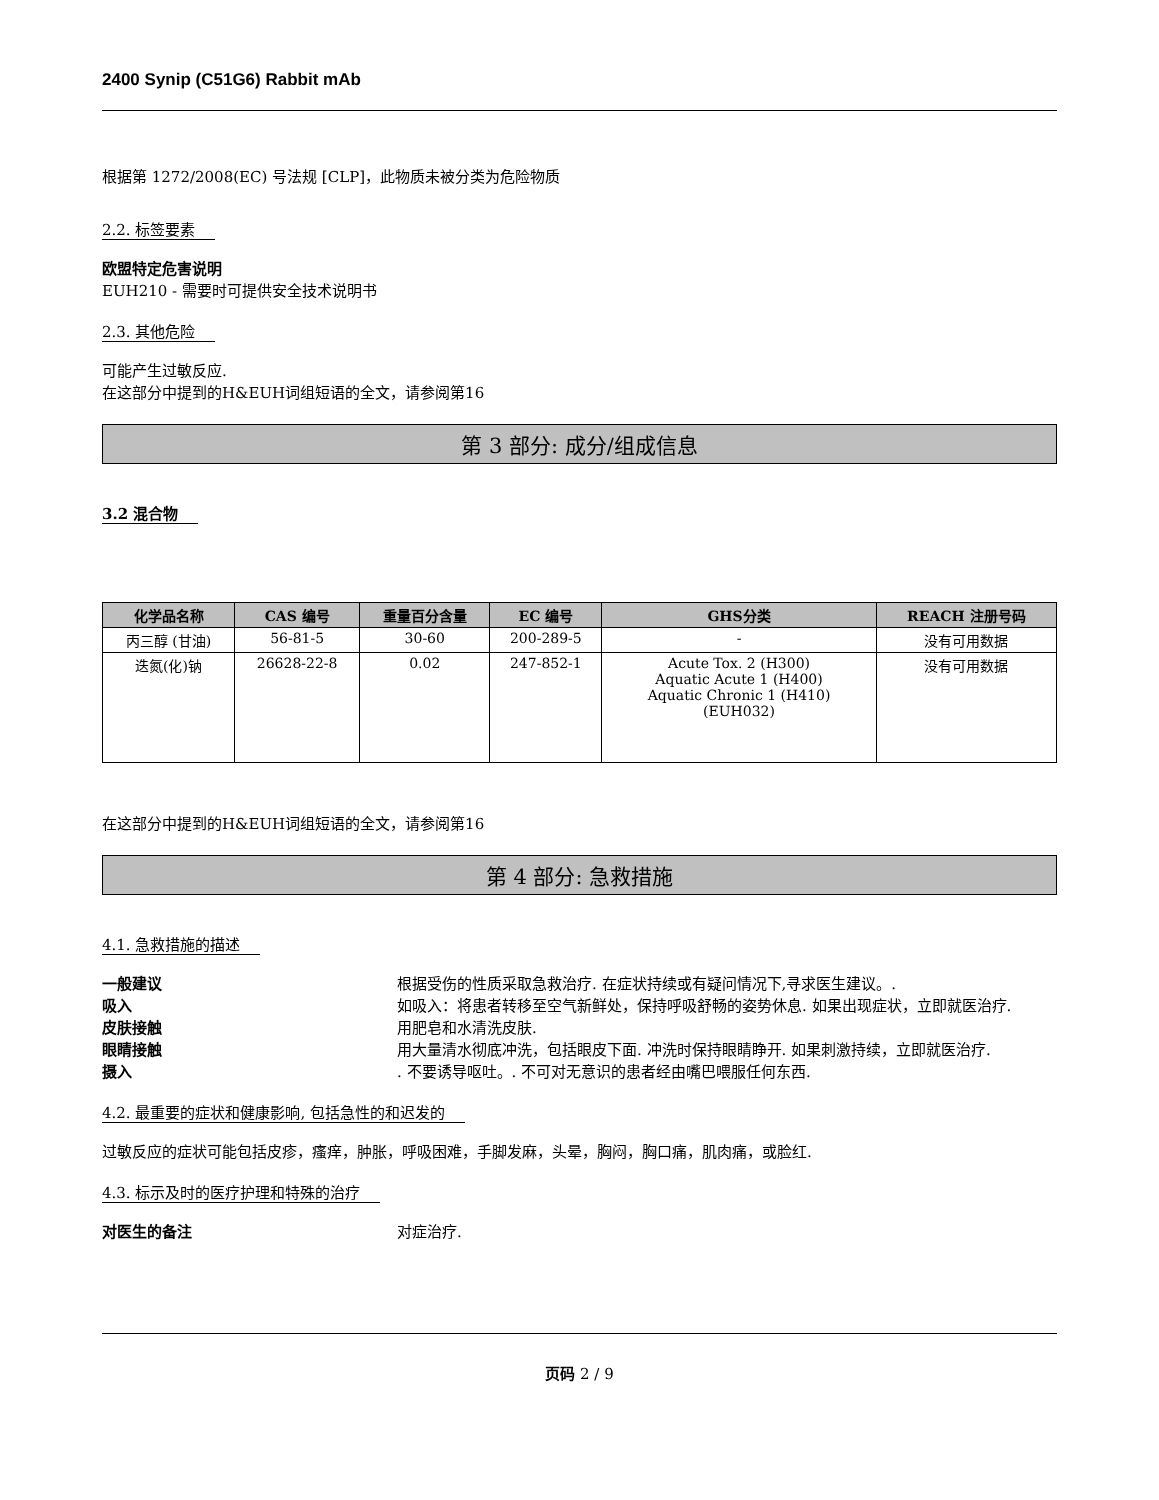2400 Synip (C51G6) Rabbit mAb
根据第 1272/2008(EC) 号法规 [CLP]，此物质未被分类为危险物质
2.2. 标签要素
欧盟特定危害说明
EUH210 - 需要时可提供安全技术说明书
2.3. 其他危险
可能产生过敏反应.
在这部分中提到的H&EUH词组短语的全文，请参阅第16
第 3 部分: 成分/组成信息
3.2 混合物
| 化学品名称 | CAS 编号 | 重量百分含量 | EC 编号 | GHS分类 | REACH 注册号码 |
| --- | --- | --- | --- | --- | --- |
| 丙三醇 (甘油) | 56-81-5 | 30-60 | 200-289-5 | - | 没有可用数据 |
| 迭氮(化)钠 | 26628-22-8 | 0.02 | 247-852-1 | Acute Tox. 2 (H300) Aquatic Acute 1 (H400) Aquatic Chronic 1 (H410) (EUH032) | 没有可用数据 |
在这部分中提到的H&EUH词组短语的全文，请参阅第16
第 4 部分: 急救措施
4.1. 急救措施的描述
一般建议 根据受伤的性质采取急救治疗. 在症状持续或有疑问情况下,寻求医生建议。.
吸入 如吸入：将患者转移至空气新鲜处，保持呼吸舒畅的姿势休息. 如果出现症状，立即就医治疗.
皮肤接触 用肥皂和水清洗皮肤.
眼睛接触 用大量清水彻底冲洗，包括眼皮下面. 冲洗时保持眼睛睁开. 如果刺激持续，立即就医治疗.
摄入. 不要诱导呕吐。. 不可对无意识的患者经由嘴巴喂服任何东西.
4.2. 最重要的症状和健康影响, 包括急性的和迟发的
过敏反应的症状可能包括皮疹，瘙痒，肿胀，呼吸困难，手脚发麻，头晕，胸闷，胸口痛，肌肉痛，或脸红.
4.3. 标示及时的医疗护理和特殊的治疗
对医生的备注 对症治疗.
页码 2 / 9